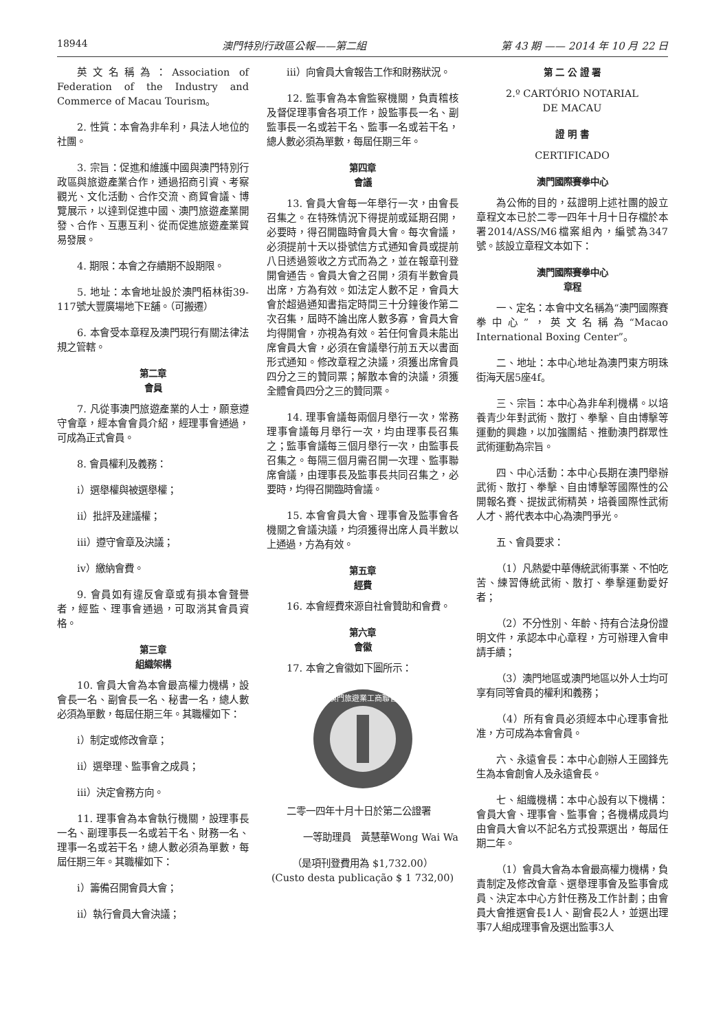18944 澳門特別行政區公報——第二組 第 43 期 —— 2014 年 10 月 22 日
英文名稱為：Association of Federation of the Industry and Commerce of Macau Tourism。
2. 性質：本會為非牟利，具法人地位的社團。
3. 宗旨：促進和維護中國與澳門特別行政區與旅遊產業合作，通過招商引資、考察觀光、文化活動、合作交流、商貿會議、博覽展示，以達到促進中國、澳門旅遊產業開發、合作、互惠互利、從而促進旅遊產業貿易發展。
4. 期限：本會之存續期不設期限。
5. 地址：本會地址設於澳門栢林街39-117號大豐廣場地下E舖。（可搬遷）
6. 本會受本章程及澳門現行有關法律法規之管轄。
第二章
會員
7. 凡從事澳門旅遊產業的人士，願意遵守會章，經本會會員介紹，經理事會通過，可成為正式會員。
8. 會員權利及義務：
i）選舉權與被選舉權；
ii）批評及建議權；
iii）遵守會章及決議；
iv）繳納會費。
9. 會員如有違反會章或有損本會聲譽者，經監、理事會通過，可取消其會員資格。
第三章
組織架構
10. 會員大會為本會最高權力機構，設會長一名、副會長一名、秘書一名，總人數必須為單數，每屆任期三年。其職權如下：
i）制定或修改會章；
ii）選舉理、監事會之成員；
iii）決定會務方向。
11. 理事會為本會執行機關，設理事長一名、副理事長一名或若干名、財務一名、理事一名或若干名，總人數必須為單數，每屆任期三年。其職權如下：
i）籌備召開會員大會；
ii）執行會員大會決議；
iii）向會員大會報告工作和財務狀況。
12. 監事會為本會監察機關，負責稽核及督促理事會各項工作，設監事長一名、副監事長一名或若干名、監事一名或若干名，總人數必須為單數，每屆任期三年。
第四章
會議
13. 會員大會每一年舉行一次，由會長召集之。在特殊情況下得提前或延期召開，必要時，得召開臨時會員大會。每次會議，必須提前十天以掛號信方式通知會員或提前八日透過簽收之方式而為之，並在報章刊登開會通告。會員大會之召開，須有半數會員出席，方為有效。如法定人數不足，會員大會於超過通知書指定時間三十分鐘後作第二次召集，屆時不論出席人數多寡，會員大會均得開會，亦視為有效。若任何會員未能出席會員大會，必須在會議舉行前五天以書面形式通知。修改章程之決議，須獲出席會員四分之三的贊同票；解散本會的決議，須獲全體會員四分之三的贊同票。
14. 理事會議每兩個月舉行一次，常務理事會議每月舉行一次，均由理事長召集之；監事會議每三個月舉行一次，由監事長召集之。每隔三個月需召開一次理、監事聯席會議，由理事長及監事長共同召集之，必要時，均得召開臨時會議。
15. 本會會員大會、理事會及監事會各機關之會議決議，均須獲得出席人員半數以上通過，方為有效。
第五章
經費
16. 本會經費來源自社會贊助和會費。
第六章
會徽
17. 本會之會徽如下圖所示：
澳門旅遊業工商聯會
二零一四年十月十日於第二公證署
一等助理員　黃慧華Wong Wai Wa
（是項刊登費用為 $1,732.00）
(Custo desta publicação $ 1 732,00)
第 二 公 證 署
2.º CARTÓRIO NOTARIAL
DE MACAU
證 明 書
CERTIFICADO
澳門國際賽拳中心
為公佈的目的，茲證明上述社團的設立章程文本已於二零一四年十月十日存檔於本署2014/ASS/M6檔案組內，編號為347號。該設立章程文本如下：
澳門國際賽拳中心
章程
一、定名：本會中文名稱為“澳門國際賽拳中心”，英文名稱為“Macao International Boxing Center”。
二、地址：本中心地址為澳門東方明珠街海天居5座4f。
三、宗旨：本中心為非牟利機構。以培養青少年對武術、散打、拳擊、自由博擊等運動的興趣，以加強團結、推動澳門群眾性武術運動為宗旨。
四、中心活動：本中心長期在澳門舉辦武術、散打、拳擊、自由博擊等國際性的公開報名賽、提拔武術精英，培養國際性武術人才、將代表本中心為澳門爭光。
五、會員要求：
（1）凡熱愛中華傳統武術事業、不怕吃苦、練習傳統武術、散打、拳擊運動愛好者；
（2）不分性別、年齡、持有合法身份證明文件，承認本中心章程，方可辦理入會申請手續；
（3）澳門地區或澳門地區以外人士均可享有同等會員的權利和義務；
（4）所有會員必須經本中心理事會批准，方可成為本會會員。
六、永遠會長：本中心創辦人王國鋒先生為本會創會人及永遠會長。
七、組織機構：本中心設有以下機構：會員大會、理事會、監事會；各機構成員均由會員大會以不記名方式投票選出，每屆任期二年。
（1）會員大會為本會最高權力機構，負責制定及修改會章、選舉理事會及監事會成員、決定本中心方針任務及工作計劃；由會員大會推選會長1人、副會長2人，並選出理事7人組成理事會及選出監事3人